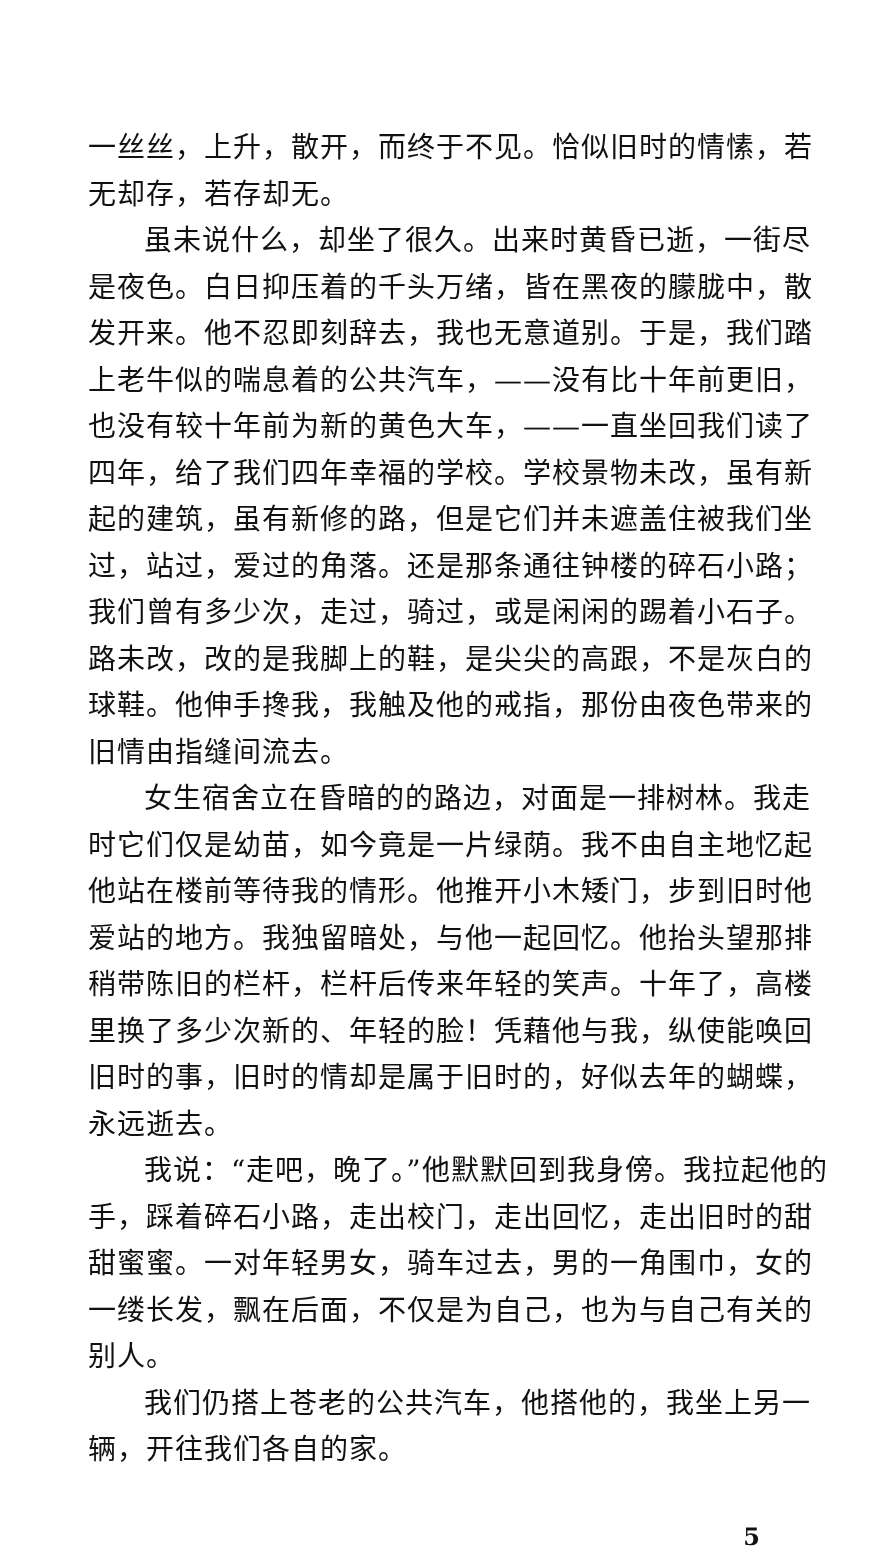一丝丝，上升，散开，而终于不见。恰似旧时的情愫，若无却存，若存却无。
虽未说什么，却坐了很久。出来时黄昏已逝，一街尽是夜色。白日抑压着的千头万绪，皆在黑夜的朦胧中，散发开来。他不忍即刻辞去，我也无意道别。于是，我们踏上老牛似的喘息着的公共汽车，——没有比十年前更旧，也没有较十年前为新的黄色大车，——一直坐回我们读了四年，给了我们四年幸福的学校。学校景物未改，虽有新起的建筑，虽有新修的路，但是它们并未遮盖住被我们坐过，站过，爱过的角落。还是那条通往钟楼的碎石小路；我们曾有多少次，走过，骑过，或是闲闲的踢着小石子。路未改，改的是我脚上的鞋，是尖尖的高跟，不是灰白的球鞋。他伸手搀我，我触及他的戒指，那份由夜色带来的旧情由指缝间流去。
女生宿舍立在昏暗的的路边，对面是一排树林。我走时它们仅是幼苗，如今竟是一片绿荫。我不由自主地忆起他站在楼前等待我的情形。他推开小木矮门，步到旧时他爱站的地方。我独留暗处，与他一起回忆。他抬头望那排稍带陈旧的栏杆，栏杆后传来年轻的笑声。十年了，高楼里换了多少次新的、年轻的脸！凭藉他与我，纵使能唤回旧时的事，旧时的情却是属于旧时的，好似去年的蝴蝶，永远逝去。
我说：“走吧，晚了。”他默默回到我身傍。我拉起他的手，踩着碎石小路，走出校门，走出回忆，走出旧时的甜甜蜜蜜。一对年轻男女，骑车过去，男的一角围巾，女的一缕长发，飘在后面，不仅是为自己，也为与自己有关的别人。
我们仍搭上苍老的公共汽车，他搭他的，我坐上另一辆，开往我们各自的家。
5